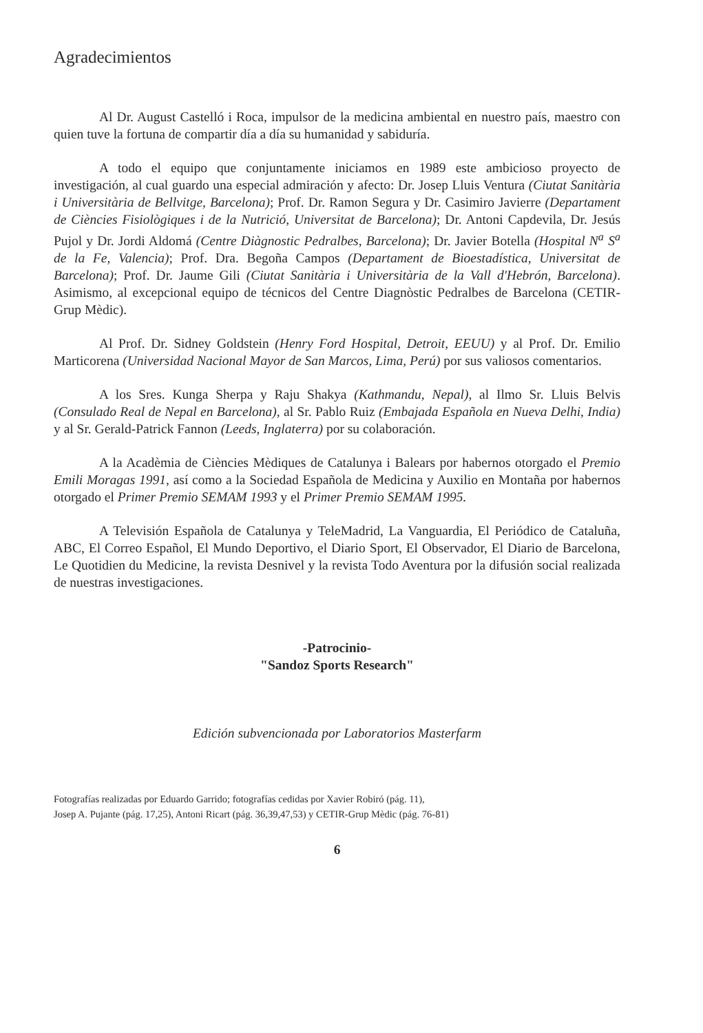Agradecimientos
Al Dr. August Castelló i Roca, impulsor de la medicina ambiental en nuestro país, maestro con quien tuve la fortuna de compartir día a día su humanidad y sabiduría.
A todo el equipo que conjuntamente iniciamos en 1989 este ambicioso proyecto de investigación, al cual guardo una especial admiración y afecto: Dr. Josep Lluis Ventura (Ciutat Sanitària i Universitària de Bellvitge, Barcelona); Prof. Dr. Ramon Segura y Dr. Casimiro Javierre (Departament de Ciències Fisiològiques i de la Nutrició, Universitat de Barcelona); Dr. Antoni Capdevila, Dr. Jesús Pujol y Dr. Jordi Aldomá (Centre Diàgnostic Pedralbes, Barcelona); Dr. Javier Botella (Hospital N<sup>a</sup> S<sup>a</sup> de la Fe, Valencia); Prof. Dra. Begoña Campos (Departament de Bioestadística, Universitat de Barcelona); Prof. Dr. Jaume Gili (Ciutat Sanitària i Universitària de la Vall d'Hebrón, Barcelona). Asimismo, al excepcional equipo de técnicos del Centre Diagnòstic Pedralbes de Barcelona (CETIR-Grup Mèdic).
Al Prof. Dr. Sidney Goldstein (Henry Ford Hospital, Detroit, EEUU) y al Prof. Dr. Emilio Marticorena (Universidad Nacional Mayor de San Marcos, Lima, Perú) por sus valiosos comentarios.
A los Sres. Kunga Sherpa y Raju Shakya (Kathmandu, Nepal), al Ilmo Sr. Lluis Belvis (Consulado Real de Nepal en Barcelona), al Sr. Pablo Ruiz (Embajada Española en Nueva Delhi, India) y al Sr. Gerald-Patrick Fannon (Leeds, Inglaterra) por su colaboración.
A la Acadèmia de Ciències Mèdiques de Catalunya i Balears por habernos otorgado el Premio Emili Moragas 1991, así como a la Sociedad Española de Medicina y Auxilio en Montaña por habernos otorgado el Primer Premio SEMAM 1993 y el Primer Premio SEMAM 1995.
A Televisión Española de Catalunya y TeleMadrid, La Vanguardia, El Periódico de Cataluña, ABC, El Correo Español, El Mundo Deportivo, el Diario Sport, El Observador, El Diario de Barcelona, Le Quotidien du Medicine, la revista Desnivel y la revista Todo Aventura por la difusión social realizada de nuestras investigaciones.
-Patrocinio-
"Sandoz Sports Research"
Edición subvencionada por Laboratorios Masterfarm
Fotografías realizadas por Eduardo Garrido; fotografías cedidas por Xavier Robiró (pág. 11),
Josep A. Pujante (pág. 17,25), Antoni Ricart (pág. 36,39,47,53) y CETIR-Grup Mèdic (pág. 76-81)
6